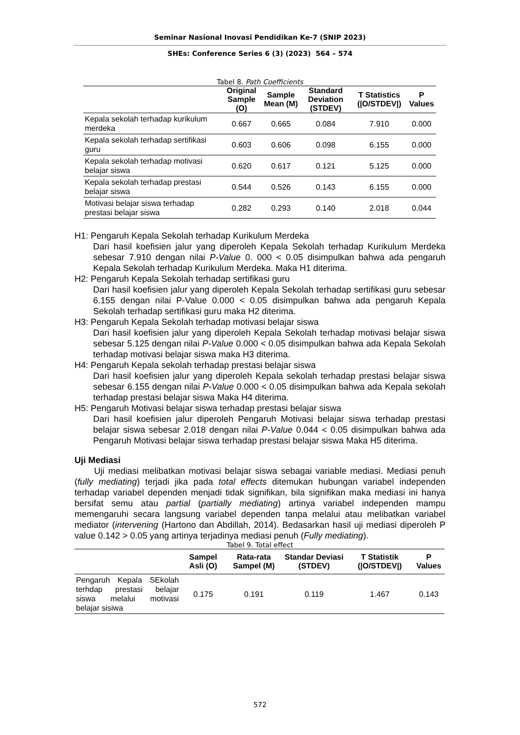Seminar Nasional Inovasi Pendidikan Ke-7 (SNIP 2023)
SHEs: Conference Series 6 (3) (2023) 564 – 574
Tabel 8. Path Coefficients
| | Original Sample (O) | Sample Mean (M) | Standard Deviation (STDEV) | T Statistics (/O/STDEV/) | P Values |
| --- | --- | --- | --- | --- | --- |
| Kepala sekolah terhadap kurikulum merdeka | 0.667 | 0.665 | 0.084 | 7.910 | 0.000 |
| Kepala sekolah terhadap sertifikasi guru | 0.603 | 0.606 | 0.098 | 6.155 | 0.000 |
| Kepala sekolah terhadap motivasi belajar siswa | 0.620 | 0.617 | 0.121 | 5.125 | 0.000 |
| Kepala sekolah terhadap prestasi belajar siswa | 0.544 | 0.526 | 0.143 | 6.155 | 0.000 |
| Motivasi belajar siswa terhadap prestasi belajar siswa | 0.282 | 0.293 | 0.140 | 2.018 | 0.044 |
H1: Pengaruh Kepala Sekolah terhadap Kurikulum Merdeka
Dari hasil koefisien jalur yang diperoleh Kepala Sekolah terhadap Kurikulum Merdeka sebesar 7.910 dengan nilai P-Value 0. 000 < 0.05 disimpulkan bahwa ada pengaruh Kepala Sekolah terhadap Kurikulum Merdeka. Maka H1 diterima.
H2: Pengaruh Kepala Sekolah terhadap sertifikasi guru
Dari hasil koefisien jalur yang diperoleh Kepala Sekolah terhadap sertifikasi guru sebesar 6.155 dengan nilai P-Value 0.000 < 0.05 disimpulkan bahwa ada pengaruh Kepala Sekolah terhadap sertifikasi guru maka H2 diterima.
H3: Pengaruh Kepala Sekolah terhadap motivasi belajar siswa
Dari hasil koefisien jalur yang diperoleh Kepala Sekolah terhadap motivasi belajar siswa sebesar 5.125 dengan nilai P-Value 0.000 < 0.05 disimpulkan bahwa ada Kepala Sekolah terhadap motivasi belajar siswa maka H3 diterima.
H4: Pengaruh Kepala sekolah terhadap prestasi belajar siswa
Dari hasil koefisien jalur yang diperoleh Kepala sekolah terhadap prestasi belajar siswa sebesar 6.155 dengan nilai P-Value 0.000 < 0.05 disimpulkan bahwa ada Kepala sekolah terhadap prestasi belajar siswa Maka H4 diterima.
H5: Pengaruh Motivasi belajar siswa terhadap prestasi belajar siswa
Dari hasil koefisien jalur diperoleh Pengaruh Motivasi belajar siswa terhadap prestasi belajar siswa sebesar 2.018 dengan nilai P-Value 0.044 < 0.05 disimpulkan bahwa ada Pengaruh Motivasi belajar siswa terhadap prestasi belajar siswa Maka H5 diterima.
Uji Mediasi
Uji mediasi melibatkan motivasi belajar siswa sebagai variable mediasi. Mediasi penuh (fully mediating) terjadi jika pada total effects ditemukan hubungan variabel independen terhadap variabel dependen menjadi tidak signifikan, bila signifikan maka mediasi ini hanya bersifat semu atau partial (partially mediating) artinya variabel independen mampu memengaruhi secara langsung variabel dependen tanpa melalui atau melibatkan variabel mediator (intervening (Hartono dan Abdillah, 2014). Bedasarkan hasil uji mediasi diperoleh P value 0.142 > 0.05 yang artinya terjadinya mediasi penuh (Fully mediating).
Tabel 9. Total effect
| | Sampel Asli (O) | Rata-rata Sampel (M) | Standar Deviasi (STDEV) | T Statistik (/O/STDEV/) | P Values |
| --- | --- | --- | --- | --- | --- |
| Pengaruh Kepala SEkolah terhdap prestasi belajar siswa melalui motivasi belajar sisiwa | 0.175 | 0.191 | 0.119 | 1.467 | 0.143 |
572